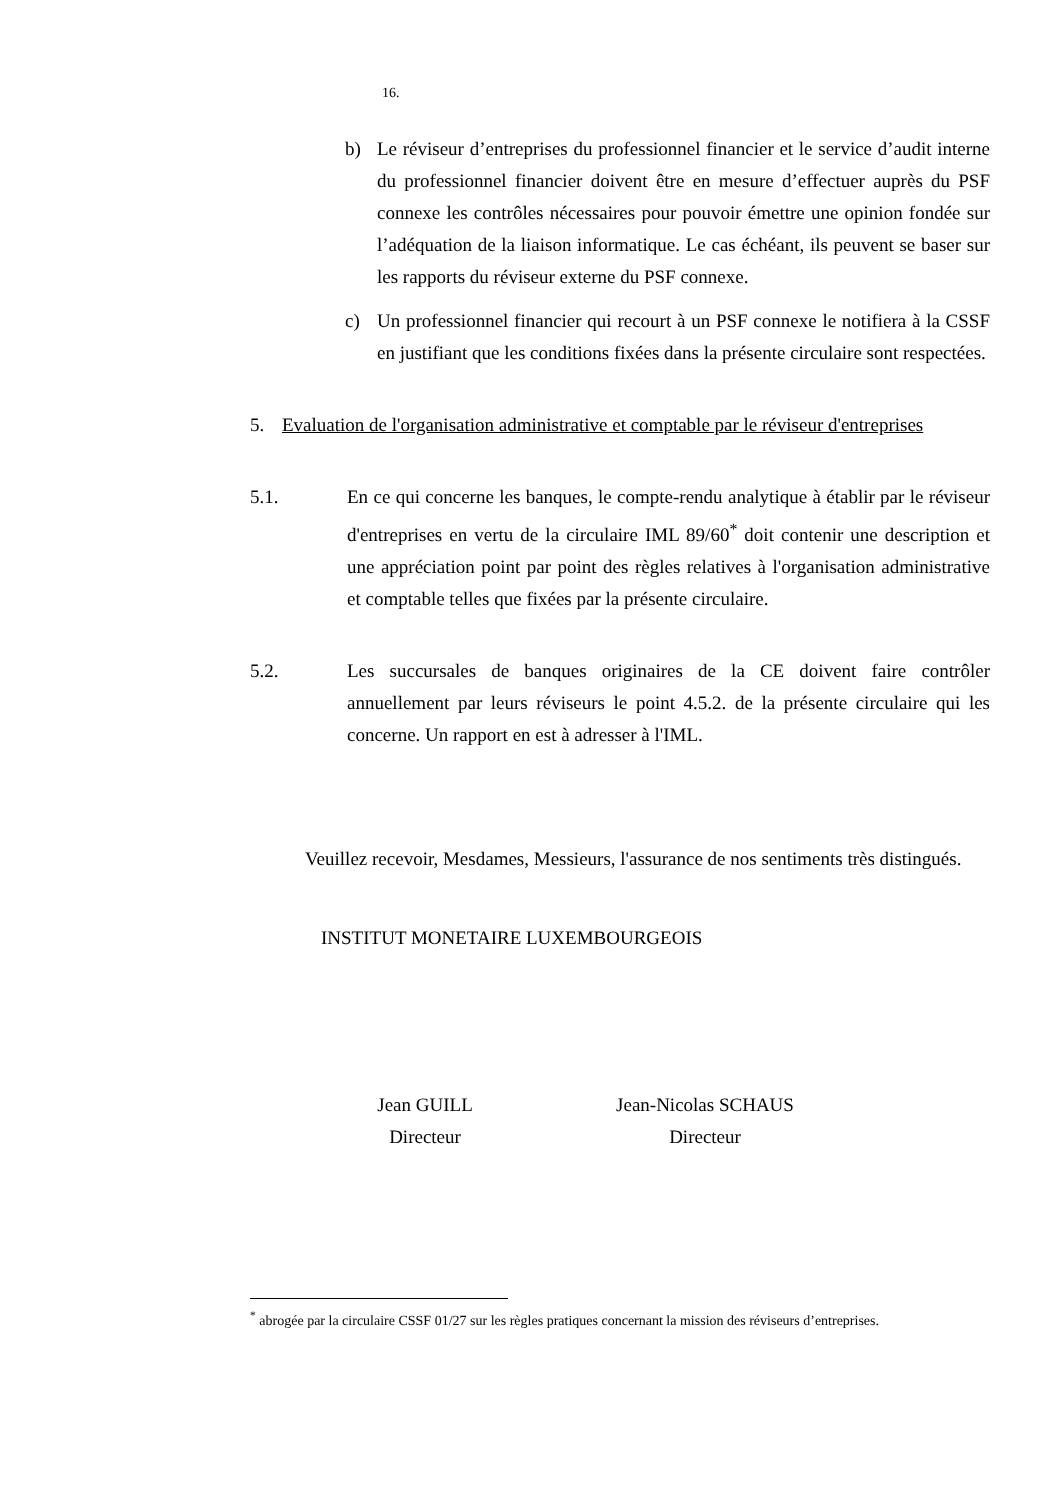16.
b) Le réviseur d’entreprises du professionnel financier et le service d’audit interne du professionnel financier doivent être en mesure d’effectuer auprès du PSF connexe les contrôles nécessaires pour pouvoir émettre une opinion fondée sur l’adéquation de la liaison informatique. Le cas échéant, ils peuvent se baser sur les rapports du réviseur externe du PSF connexe.
c) Un professionnel financier qui recourt à un PSF connexe le notifiera à la CSSF en justifiant que les conditions fixées dans la présente circulaire sont respectées.
5. Evaluation de l'organisation administrative et comptable par le réviseur d'entreprises
5.1. En ce qui concerne les banques, le compte-rendu analytique à établir par le réviseur d'entreprises en vertu de la circulaire IML 89/60<sup>*</sup> doit contenir une description et une appréciation point par point des règles relatives à l'organisation administrative et comptable telles que fixées par la présente circulaire.
5.2. Les succursales de banques originaires de la CE doivent faire contrôler annuellement par leurs réviseurs le point 4.5.2. de la présente circulaire qui les concerne. Un rapport en est à adresser à l'IML.
Veuillez recevoir, Mesdames, Messieurs, l'assurance de nos sentiments très distingués.
INSTITUT MONETAIRE LUXEMBOURGEOIS
Jean GUILL
Directeur
Jean-Nicolas SCHAUS
Directeur
<sup>*</sup> abrogée par la circulaire CSSF 01/27 sur les règles pratiques concernant la mission des réviseurs d’entreprises.